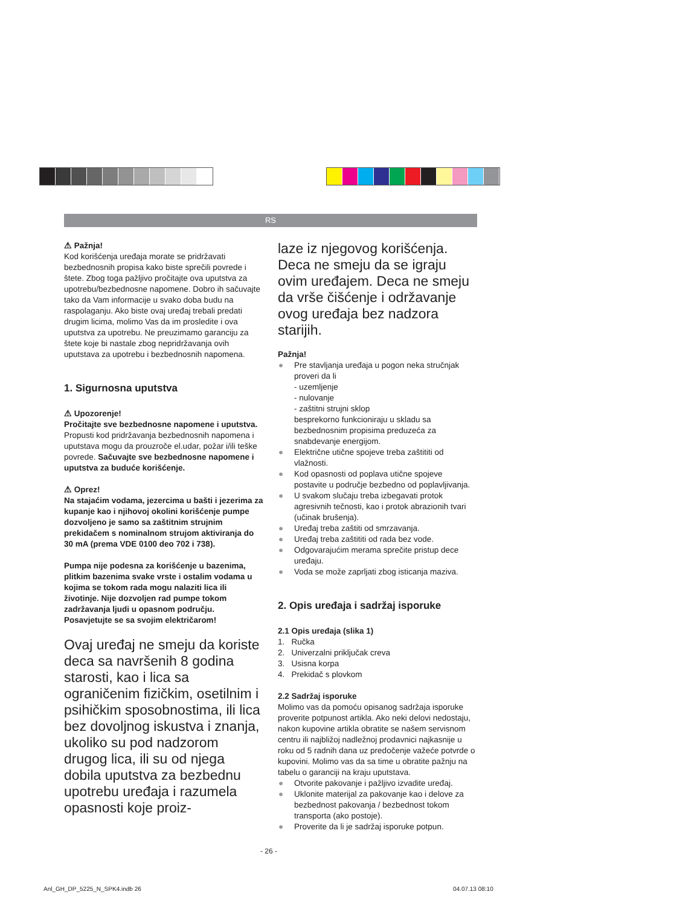RS
⚠ Pažnja!
Kod korišćenja uređaja morate se pridržavati bezbednosnih propisa kako biste sprečili povrede i štete. Zbog toga pažljivo pročitajte ova uputstva za upotrebu/bezbednosne napomene. Dobro ih sačuvajte tako da Vam informacije u svako doba budu na raspolaganju. Ako biste ovaj uređaj trebali predati drugim licima, molimo Vas da im prosledite i ova uputstva za upotrebu. Ne preuzimamo garanciju za štete koje bi nastale zbog nepridržavanja ovih uputstava za upotrebu i bezbednosnih napomena.
1. Sigurnosna uputstva
⚠ Upozorenje!
Pročitajte sve bezbednosne napomene i uputstva. Propusti kod pridržavanja bezbednosnih napomena i uputstava mogu da prouzroče el.udar, požar i/ili teške povrede. Sačuvajte sve bezbednosne napomene i uputstva za buduće korišćenje.
⚠ Oprez!
Na stajaćim vodama, jezercima u bašti i jezerima za kupanje kao i njihovoj okolini korišćenje pumpe dozvoljeno je samo sa zaštitnim strujnim prekidačem s nominalnom strujom aktiviranja do 30 mA (prema VDE 0100 deo 702 i 738).
Pumpa nije podesna za korišćenje u bazenima, plitkim bazenima svake vrste i ostalim vodama u kojima se tokom rada mogu nalaziti lica ili životinje. Nije dozvoljen rad pumpe tokom zadržavanja ljudi u opasnom području. Posavjetujte se sa svojim električarom!
Ovaj uređaj ne smeju da koriste deca sa navršenih 8 godina starosti, kao i lica sa ograničenim fizičkim, osetilnim i psihičkim sposobnostima, ili lica bez dovoljnog iskustva i znanja, ukoliko su pod nadzorom drugog lica, ili su od njega dobila uputstva za bezbednu upotrebu uređaja i razumela opasnosti koje proiz-
laze iz njegovog korišćenja. Deca ne smeju da se igraju ovim uređajem. Deca ne smeju da vrše čišćenje i održavanje ovog uređaja bez nadzora starijih.
Pažnja!
● Pre stavljanja uređaja u pogon neka stručnjak proveri da li
- uzemljenje
- nulovanje
- zaštitni strujni sklop
besprekorno funkcioniraju u skladu sa bezbednosnim propisima preduzeća za snabdevanje energijom.
● Električne utične spojeve treba zaštititi od vlažnosti.
● Kod opasnosti od poplava utične spojeve postavite u područje bezbedno od poplavljivanja.
● U svakom slučaju treba izbegavati protok agresivnih tečnosti, kao i protok abrazionih tvari (učinak brušenja).
● Uređaj treba zaštiti od smrzavanja.
● Uređaj treba zaštititi od rada bez vode.
● Odgovarajućim merama sprečite pristup dece uređaju.
● Voda se može zaprljati zbog isticanja maziva.
2. Opis uređaja i sadržaj isporuke
2.1 Opis uređaja (slika 1)
1. Ručka
2. Univerzalni priključak creva
3. Usisna korpa
4. Prekidač s plovkom
2.2 Sadržaj isporuke
Molimo vas da pomoću opisanog sadržaja isporuke proverite potpunost artikla. Ako neki delovi nedostaju, nakon kupovine artikla obratite se našem servisnom centru ili najbližoj nadležnoj prodavnici najkasnije u roku od 5 radnih dana uz predočenje važeće potvrde o kupovini. Molimo vas da sa time u obratite pažnju na tabelu o garanciji na kraju uputstava.
● Otvorite pakovanje i pažljivo izvadite uređaj.
● Uklonite materijal za pakovanje kao i delove za bezbednost pakovanja / bezbednost tokom transporta (ako postoje).
● Proverite da li je sadržaj isporuke potpun.
- 26 -
Anl_GH_DP_5225_N_SPK4.indb 26 04.07.13 08:10